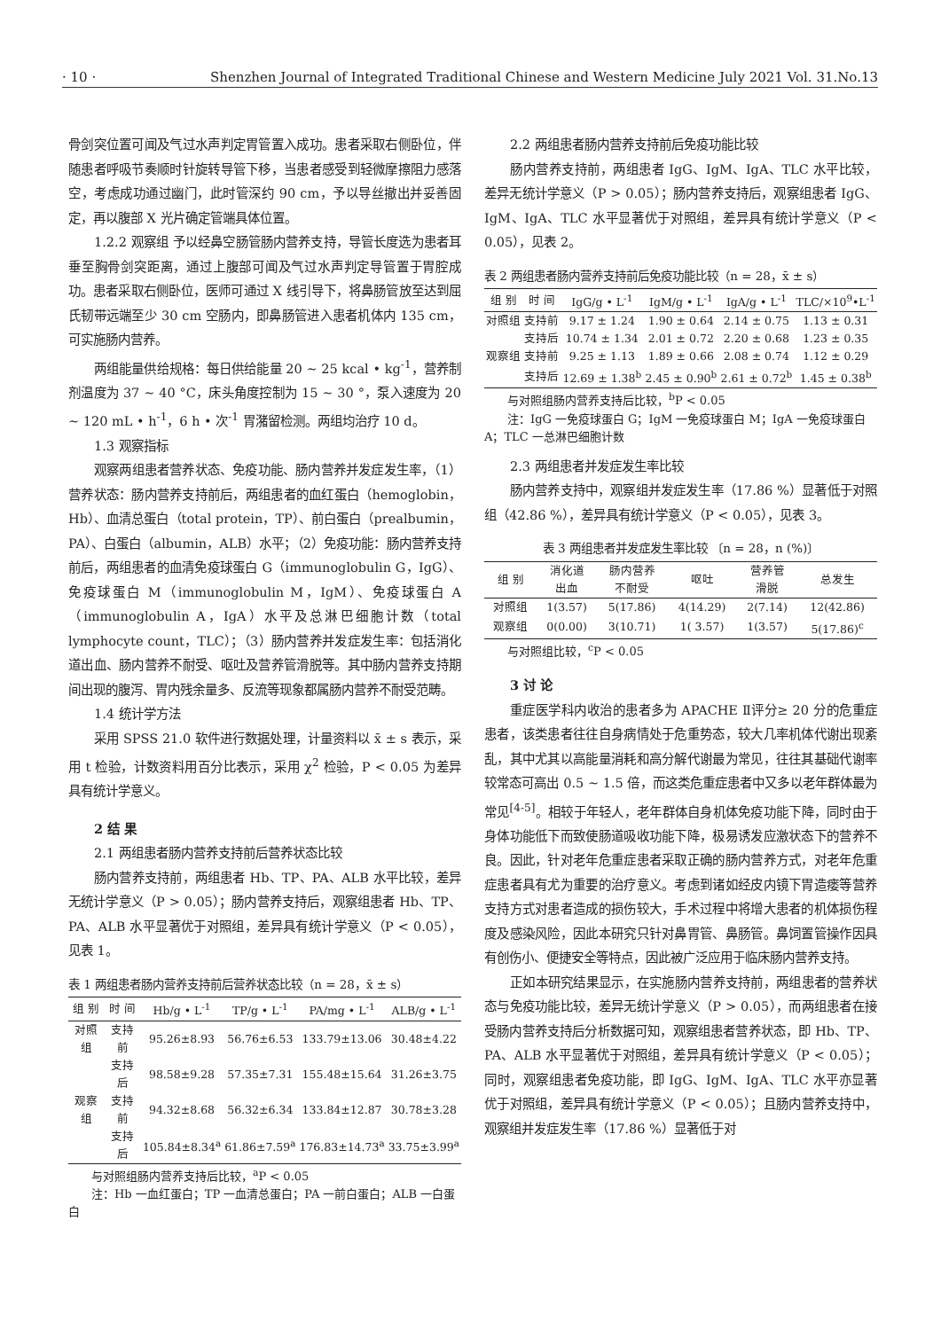· 10 · Shenzhen Journal of Integrated Traditional Chinese and Western Medicine July 2021 Vol. 31.No.13
骨剑突位置可闻及气过水声判定胃管置入成功。患者采取右侧卧位，伴随患者呼吸节奏顺时针旋转导管下移，当患者感受到轻微摩擦阻力感落空，考虑成功通过幽门，此时管深约 90 cm，予以导丝撤出并妥善固定，再以腹部 X 光片确定管端具体位置。
1.2.2 观察组 予以经鼻空肠管肠内营养支持，导管长度选为患者耳垂至胸骨剑突距离，通过上腹部可闻及气过水声判定导管置于胃腔成功。患者采取右侧卧位，医师可通过 X 线引导下，将鼻肠管放至达到屈氏韧带远端至少 30 cm 空肠内，即鼻肠管进入患者机体内 135 cm，可实施肠内营养。
两组能量供给规格：每日供给能量 20 ~ 25 kcal • kg<sup>-1</sup>，营养制剂温度为 37 ~ 40 °C，床头角度控制为 15 ~ 30 °，泵入速度为 20 ~ 120 mL • h<sup>-1</sup>，6 h • 次<sup>-1</sup> 胃潴留检测。两组均治疗 10 d。
1.3 观察指标
观察两组患者营养状态、免疫功能、肠内营养并发症发生率，（1）营养状态：肠内营养支持前后，两组患者的血红蛋白（hemoglobin，Hb）、血清总蛋白（total protein，TP）、前白蛋白（prealbumin，PA）、白蛋白（albumin，ALB）水平；（2）免疫功能：肠内营养支持前后，两组患者的血清免疫球蛋白 G（immunoglobulin G，IgG）、免疫球蛋白 M（immunoglobulin M，IgM）、免疫球蛋白 A（immunoglobulin A，IgA）水平及总淋巴细胞计数（total lymphocyte count，TLC）；（3）肠内营养并发症发生率：包括消化道出血、肠内营养不耐受、呕吐及营养管滑脱等。其中肠内营养支持期间出现的腹泻、胃内残余量多、反流等现象都属肠内营养不耐受范畴。
1.4 统计学方法
采用 SPSS 21.0 软件进行数据处理，计量资料以 x̄ ± s 表示，采用 t 检验，计数资料用百分比表示，采用 χ<sup>2</sup> 检验，P < 0.05 为差异具有统计学意义。
2 结 果
2.1 两组患者肠内营养支持前后营养状态比较
肠内营养支持前，两组患者 Hb、TP、PA、ALB 水平比较，差异无统计学意义（P > 0.05）；肠内营养支持后，观察组患者 Hb、TP、PA、ALB 水平显著优于对照组，差异具有统计学意义（P < 0.05），见表 1。
表 1 两组患者肠内营养支持前后营养状态比较（n = 28，x̄ ± s）
| 组 别 | 时 间 | Hb/g • L<sup>-1</sup> | TP/g • L<sup>-1</sup> | PA/mg • L<sup>-1</sup> | ALB/g • L<sup>-1</sup> |
| --- | --- | --- | --- | --- | --- |
| 对照组 | 支持前 | 95.26±8.93 | 56.76±6.53 | 133.79±13.06 | 30.48±4.22 |
| | 支持后 | 98.58±9.28 | 57.35±7.31 | 155.48±15.64 | 31.26±3.75 |
| 观察组 | 支持前 | 94.32±8.68 | 56.32±6.34 | 133.84±12.87 | 30.78±3.28 |
| | 支持后 | 105.84±8.34<sup>a</sup> | 61.86±7.59<sup>a</sup> | 176.83±14.73<sup>a</sup> | 33.75±3.99<sup>a</sup> |
　　与对照组肠内营养支持后比较，<sup>a</sup>P < 0.05
　　注：Hb 一血红蛋白；TP 一血清总蛋白；PA 一前白蛋白；ALB 一白蛋白
2.2 两组患者肠内营养支持前后免疫功能比较
肠内营养支持前，两组患者 IgG、IgM、IgA、TLC 水平比较，差异无统计学意义（P > 0.05）；肠内营养支持后，观察组患者 IgG、IgM、IgA、TLC 水平显著优于对照组，差异具有统计学意义（P < 0.05），见表 2。
表 2 两组患者肠内营养支持前后免疫功能比较（n = 28，x̄ ± s）
| 组 别 | 时 间 | IgG/g • L<sup>-1</sup> | IgM/g • L<sup>-1</sup> | IgA/g • L<sup>-1</sup> | TLC/×10<sup>9</sup>•L<sup>-1</sup> |
| --- | --- | --- | --- | --- | --- |
| 对照组 | 支持前 | 9.17 ± 1.24 | 1.90 ± 0.64 | 2.14 ± 0.75 | 1.13 ± 0.31 |
| | 支持后 | 10.74 ± 1.34 | 2.01 ± 0.72 | 2.20 ± 0.68 | 1.23 ± 0.35 |
| 观察组 | 支持前 | 9.25 ± 1.13 | 1.89 ± 0.66 | 2.08 ± 0.74 | 1.12 ± 0.29 |
| | 支持后 | 12.69 ± 1.38<sup>b</sup> | 2.45 ± 0.90<sup>b</sup> | 2.61 ± 0.72<sup>b</sup> | 1.45 ± 0.38<sup>b</sup> |
　　与对照组肠内营养支持后比较，<sup>b</sup>P < 0.05
　　注：IgG 一免疫球蛋白 G；IgM 一免疫球蛋白 M；IgA 一免疫球蛋白 A；TLC 一总淋巴细胞计数
2.3 两组患者并发症发生率比较
肠内营养支持中，观察组并发症发生率（17.86 %）显著低于对照组（42.86 %），差异具有统计学意义（P < 0.05），见表 3。
表 3 两组患者并发症发生率比较 〔n = 28，n (%)〕
| 组 别 | 消化道 出血 | 肠内营养 不耐受 | 呕吐 | 营养管 滑脱 | 总发生 |
| --- | --- | --- | --- | --- | --- |
| 对照组 | 1(3.57) | 5(17.86) | 4(14.29) | 2(7.14) | 12(42.86) |
| 观察组 | 0(0.00) | 3(10.71) | 1( 3.57) | 1(3.57) | 5(17.86)<sup>c</sup> |
　　与对照组比较，<sup>c</sup>P < 0.05
3 讨 论
重症医学科内收治的患者多为 APACHE Ⅱ评分≥ 20 分的危重症患者，该类患者往往自身病情处于危重势态，较大几率机体代谢出现紊乱，其中尤其以高能量消耗和高分解代谢最为常见，往往其基础代谢率较常态可高出 0.5 ~ 1.5 倍，而这类危重症患者中又多以老年群体最为常见<sup>[4-5]</sup>。相较于年轻人，老年群体自身机体免疫功能下降，同时由于身体功能低下而致使肠道吸收功能下降，极易诱发应激状态下的营养不良。因此，针对老年危重症患者采取正确的肠内营养方式，对老年危重症患者具有尤为重要的治疗意义。考虑到诸如经皮内镜下胃造瘘等营养支持方式对患者造成的损伤较大，手术过程中将增大患者的机体损伤程度及感染风险，因此本研究只针对鼻胃管、鼻肠管。鼻饲置管操作因具有创伤小、便捷安全等特点，因此被广泛应用于临床肠内营养支持。
正如本研究结果显示，在实施肠内营养支持前，两组患者的营养状态与免疫功能比较，差异无统计学意义（P > 0.05），而两组患者在接受肠内营养支持后分析数据可知，观察组患者营养状态，即 Hb、TP、PA、ALB 水平显著优于对照组，差异具有统计学意义（P < 0.05）；同时，观察组患者免疫功能，即 IgG、IgM、IgA、TLC 水平亦显著优于对照组，差异具有统计学意义（P < 0.05）；且肠内营养支持中，观察组并发症发生率（17.86 %）显著低于对